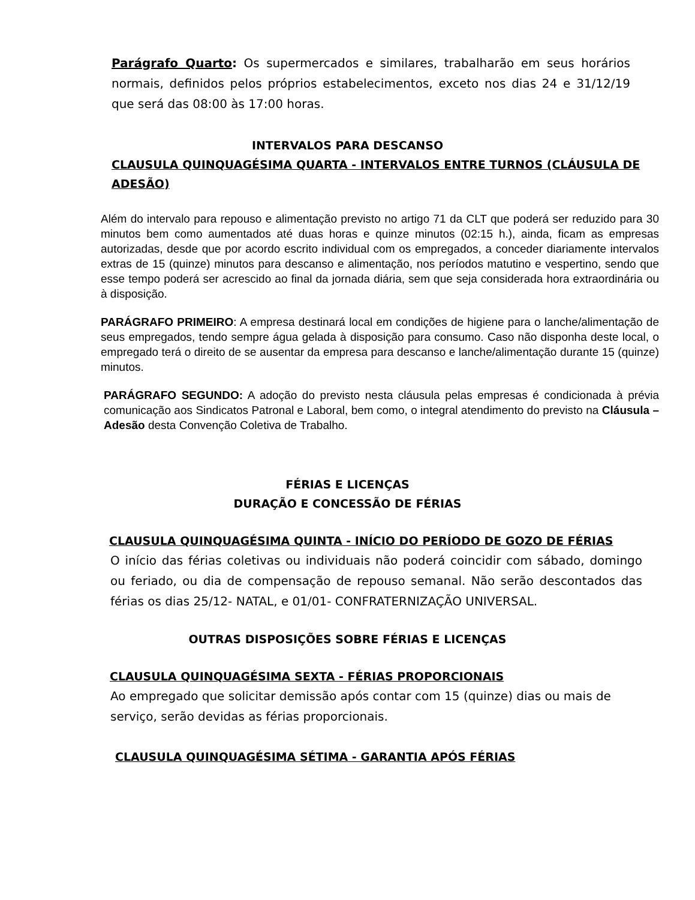Parágrafo Quarto: Os supermercados e similares, trabalharão em seus horários normais, definidos pelos próprios estabelecimentos, exceto nos dias 24 e 31/12/19 que será das 08:00 às 17:00 horas.
INTERVALOS PARA DESCANSO
CLAUSULA QUINQUAGÉSIMA QUARTA - INTERVALOS ENTRE TURNOS (CLÁUSULA DE ADESÃO)
Além do intervalo para repouso e alimentação previsto no artigo 71 da CLT que poderá ser reduzido para 30 minutos bem como aumentados até duas horas e quinze minutos (02:15 h.), ainda, ficam as empresas autorizadas, desde que por acordo escrito individual com os empregados, a conceder diariamente intervalos extras de 15 (quinze) minutos para descanso e alimentação, nos períodos matutino e vespertino, sendo que esse tempo poderá ser acrescido ao final da jornada diária, sem que seja considerada hora extraordinária ou à disposição.
PARÁGRAFO PRIMEIRO: A empresa destinará local em condições de higiene para o lanche/alimentação de seus empregados, tendo sempre água gelada à disposição para consumo. Caso não disponha deste local, o empregado terá o direito de se ausentar da empresa para descanso e lanche/alimentação durante 15 (quinze) minutos.
PARÁGRAFO SEGUNDO: A adoção do previsto nesta cláusula pelas empresas é condicionada à prévia comunicação aos Sindicatos Patronal e Laboral, bem como, o integral atendimento do previsto na Cláusula – Adesão desta Convenção Coletiva de Trabalho.
FÉRIAS E LICENÇAS
DURAÇÃO E CONCESSÃO DE FÉRIAS
CLAUSULA QUINQUAGÉSIMA QUINTA - INÍCIO DO PERÍODO DE GOZO DE FÉRIAS
O início das férias coletivas ou individuais não poderá coincidir com sábado, domingo ou feriado, ou dia de compensação de repouso semanal. Não serão descontados das férias os dias 25/12- NATAL, e 01/01- CONFRATERNIZAÇÃO UNIVERSAL.
OUTRAS DISPOSIÇÕES SOBRE FÉRIAS E LICENÇAS
CLAUSULA QUINQUAGÉSIMA SEXTA - FÉRIAS PROPORCIONAIS
Ao empregado que solicitar demissão após contar com 15 (quinze) dias ou mais de serviço, serão devidas as férias proporcionais.
CLAUSULA QUINQUAGÉSIMA SÉTIMA - GARANTIA APÓS FÉRIAS